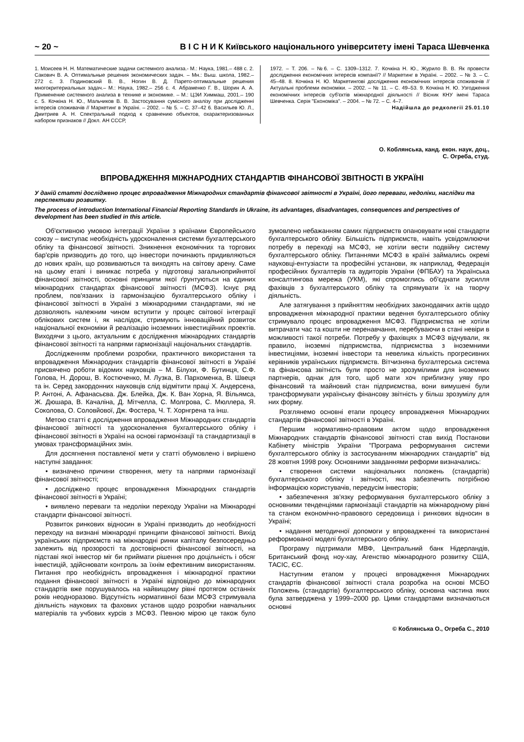~ 20 ~ В І С Н И К Київського національного університету імені Тараса Шевченка
1. Моисеев Н. Н. Математические задачи системного анализа.- М.: Наука, 1981.– 488 с. 2. Сакович В. А. Оптимальные решения экономических задач. – Мн.: Выш. школа, 1982.– 272 с. 3. Подиновский В. В., Ногин В. Д. Парето-оптимальные решения многокритериальных задач.– М.: Наука, 1982.– 256 с. 4. Абраменко Г. В., Шорин А. А. Применение системного анализа в технике и экономике. – М.: ЦЭИ Химмаш, 2001.– 190 с. 5. Кочкіна Н. Ю., Мальчиков В. В. Застосування сумісного аналізу при дослідженні інтересів споживачів // Маркетинг в Україні. – 2002. – № 5. – С. 37–42 6. Васильев Ю. Л., Дмитриев А. Н. Спектральный подход к сравнению объектов, охарактеризованных набором признаков // Докл. АН СССР,
1972. – Т. 206. – №6. – С. 1309–1312. 7. Кочкіна Н. Ю., Журило В. В. Як провести дослідження економічних інтересів компанії? // Маркетинг в Україні. – 2002. – № 3. – С. 45–48. 8. Кочкіна Н. Ю. Маркетингові дослідження економічних інтересів споживачів // Актуальні проблеми економіки. – 2002. – № 11. – С. 49–53. 9. Кочкіна Н. Ю. Узгодження економічних інтересів суб'єктів міжнародної діяльності // Вісник КНУ імені Тараса Шевченка. Серія "Економіка". – 2004. – № 72. – С. 4–7.
Надійшла до редколегії 25.01.10
О. Коблянська, канд. екон. наук, доц.,
С. Огреба, студ.
ВПРОВАДЖЕННЯ МІЖНАРОДНИХ СТАНДАРТІВ ФІНАНСОВОЇ ЗВІТНОСТІ В УКРАЇНІ
У даній статті досліджено процес впровадження Міжнародних стандартів фінансової звітності в Україні, його переваги, недоліки, наслідки та перспективи розвитку.
The process of introduction International Financial Reporting Standards in Ukraine, its advantages, disadvantages, consequences and perspectives of development has been studied in this article.
Об'єктивною умовою інтеграції України з країнами Європейського союзу – виступає необхідність удосконалення системи бухгалтерського обліку та фінансової звітності. Зникнення економічних та торгових бар'єрів призводить до того, що інвестори починають придивляються до нових країн, що розвиваються та виходять на світову арену. Саме на цьому етапі і виникає потреба у підготовці загальноприйнятої фінансової звітності, основні принципи якої ґрунтуються на єдиних міжнародних стандартах фінансової звітності (МСФЗ). Існує ряд проблем, пов'язаних із гармонізацією бухгалтерського обліку і фінансової звітності в Україні з міжнародними стандартами, які не дозволяють належним чином вступити у процес світової інтеграції облікових систем і, як наслідок, стримують інноваційний розвиток національної економіки й реалізацію іноземних інвестиційних проектів. Виходячи з цього, актуальним є дослідження міжнародних стандартів фінансової звітності та напрями гармонізації національних стандартів.
Дослідженням проблеми розробки, практичного використання та впровадження Міжнародних стандартів фінансової звітності в Україні присвячено роботи відомих науковців – М. Білухи, Ф. Бутинця, С.Ф. Голова, Н. Дорош, В. Костюченко, М. Лузка, В. Пархоменка, В. Швеця та ін. Серед закордонних науковців слід відмітити праці Х. Андерсена, Р. Антоні, А. Афанасьєва. Дж. Блейка, Дж. К. Ван Хорна, Я. Вільямса, Ж. Дюшара, В. Качаліна, Д. Мітчелла, С. Молгрова, С. Мюллера, Я. Соколова, О. Соловйової, Дж. Фостера, Ч. Т. Хорнгрена та інш.
Метою статті є дослідження впровадження Міжнародних стандартів фінансової звітності та удосконалення бухгалтерського обліку і фінансової звітності в Україні на основі гармонізації та стандартизації в умовах трансформаційних змін.
Для досягнення поставленої мети у статті обумовлено і вирішено наступні завдання:
• визначено причини створення, мету та напрями гармонізації фінансової звітності;
• досліджено процес впровадження Міжнародних стандартів фінансової звітності в Україні;
• виявлено переваги та недоліки переходу України на Міжнародні стандарти фінансової звітності.
Розвиток ринкових відносин в Україні призводить до необхідності переходу на визнані міжнародні принципи фінансової звітності. Вихід українських підприємств на міжнародні ринки капіталу безпосередньо залежить від прозорості та достовірності фінансової звітності, на підставі якої інвестор міг би приймати рішення про доцільність і обсяг інвестицій, здійснювати контроль за їхнім ефективним використанням. Питання про необхідність впровадження і міжнародної практики подання фінансової звітності в Україні відповідно до міжнародних стандартів вже порушувалось на найвищому рівні протягом останніх років неодноразово. Відсутність нормативної бази МСФЗ стримувала діяльність наукових та фахових установ щодо розробки навчальних матеріалів та учбових курсів з МСФЗ. Певною мірою це також було зумовлено небажанням самих підприємств опановувати нові стандарти бухгалтерського обліку. Більшість підприємств, навіть усвідомлюючи потребу в переході на МСФЗ, не хотіли вести подвійну систему бухгалтерського обліку. Питаннями МСФЗ в країні займались окремі науковці-ентузіасти та професійні установи, як наприклад, Федерація професійних бухгалтерів та аудиторів України (ФПБАУ) та Українська консалтингова мережа (УКМ), які спромоглись об'єднати зусилля фахівців з бухгалтерського обліку та спрямувати їх на творчу діяльність.
Але затягування з прийняттям необхідних законодавчих актів щодо впровадження міжнародної практики ведення бухгалтерського обліку стримувало процес впровадження МСФЗ. Підприємства не хотіли витрачати час та кошти не перенавчання, перебуваючи в стані невіри в можливості такої потреби. Потребу у фахівцях з МСФЗ відчували, як правило, іноземні підприємства, підприємства з іноземними інвестиціями, іноземні інвестори та невелика кількість прогресивних керівників українських підприємств. Вітчизняна бухгалтерська система та фінансова звітність були просто не зрозумілими для іноземних партнерів, однак для того, щоб мати хоч приблизну уяву про фінансовий та майновий стан підприємства, вони вимушені були трансформувати українську фінансову звітність у більш зрозумілу для них форму.
Розглянемо основні етапи процесу впровадження Міжнародних стандартів фінансової звітності в Україні.
Першим нормативно-правовим актом щодо впровадження Міжнародних стандартів фінансової звітності став вихід Постанови Кабінету міністрів України "Програма реформування системи бухгалтерського обліку із застосуванням міжнародних стандартів" від 28 жовтня 1998 року. Основними завданнями реформи визначались:
• створення системи національних положень (стандартів) бухгалтерського обліку і звітності, яка забезпечить потрібною інформацією користувачів, передусім інвесторів;
• забезпечення зв'язку реформування бухгалтерського обліку з основними тенденціями гармонізації стандартів на міжнародному рівні та станом економічно-правового середовища і ринкових відносин в Україні;
• надання методичної допомоги у впровадженні та використанні реформованої моделі бухгалтерського обліку.
Програму підтримали МВФ, Центральний банк Нідерландів, Британський фонд ноу-хау, Агенство міжнародного розвитку США, ТАСІС, ЄС.
Наступним етапом у процесі впровадження Міжнародних стандартів фінансової звітності стала розробка на основі МСБО Положень (стандартів) бухгалтерського обліку, основна частина яких була затверджена у 1999–2000 рр. Цими стандартами визначаються основні
© Коблянська О., Огреба С., 2010